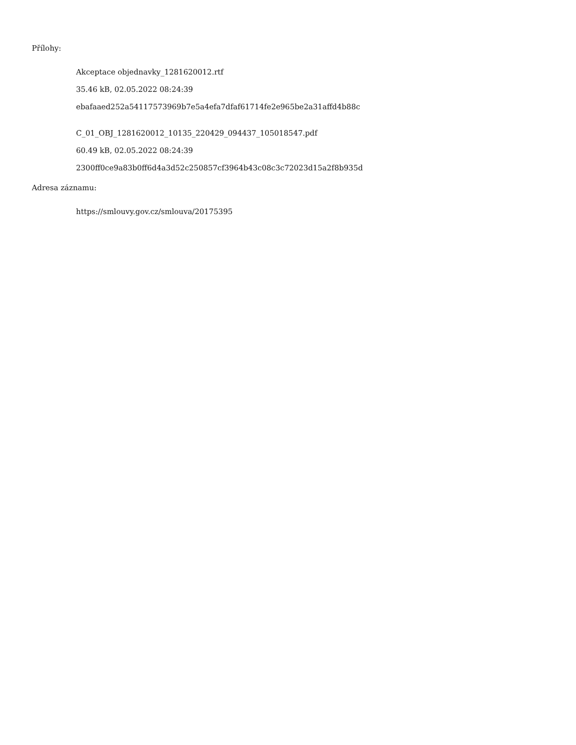Přílohy:
Akceptace objednavky_1281620012.rtf
35.46 kB, 02.05.2022 08:24:39
ebafaaed252a54117573969b7e5a4efa7dfaf61714fe2e965be2a31affd4b88c
C_01_OBJ_1281620012_10135_220429_094437_105018547.pdf
60.49 kB, 02.05.2022 08:24:39
2300ff0ce9a83b0ff6d4a3d52c250857cf3964b43c08c3c72023d15a2f8b935d
Adresa záznamu:
https://smlouvy.gov.cz/smlouva/20175395